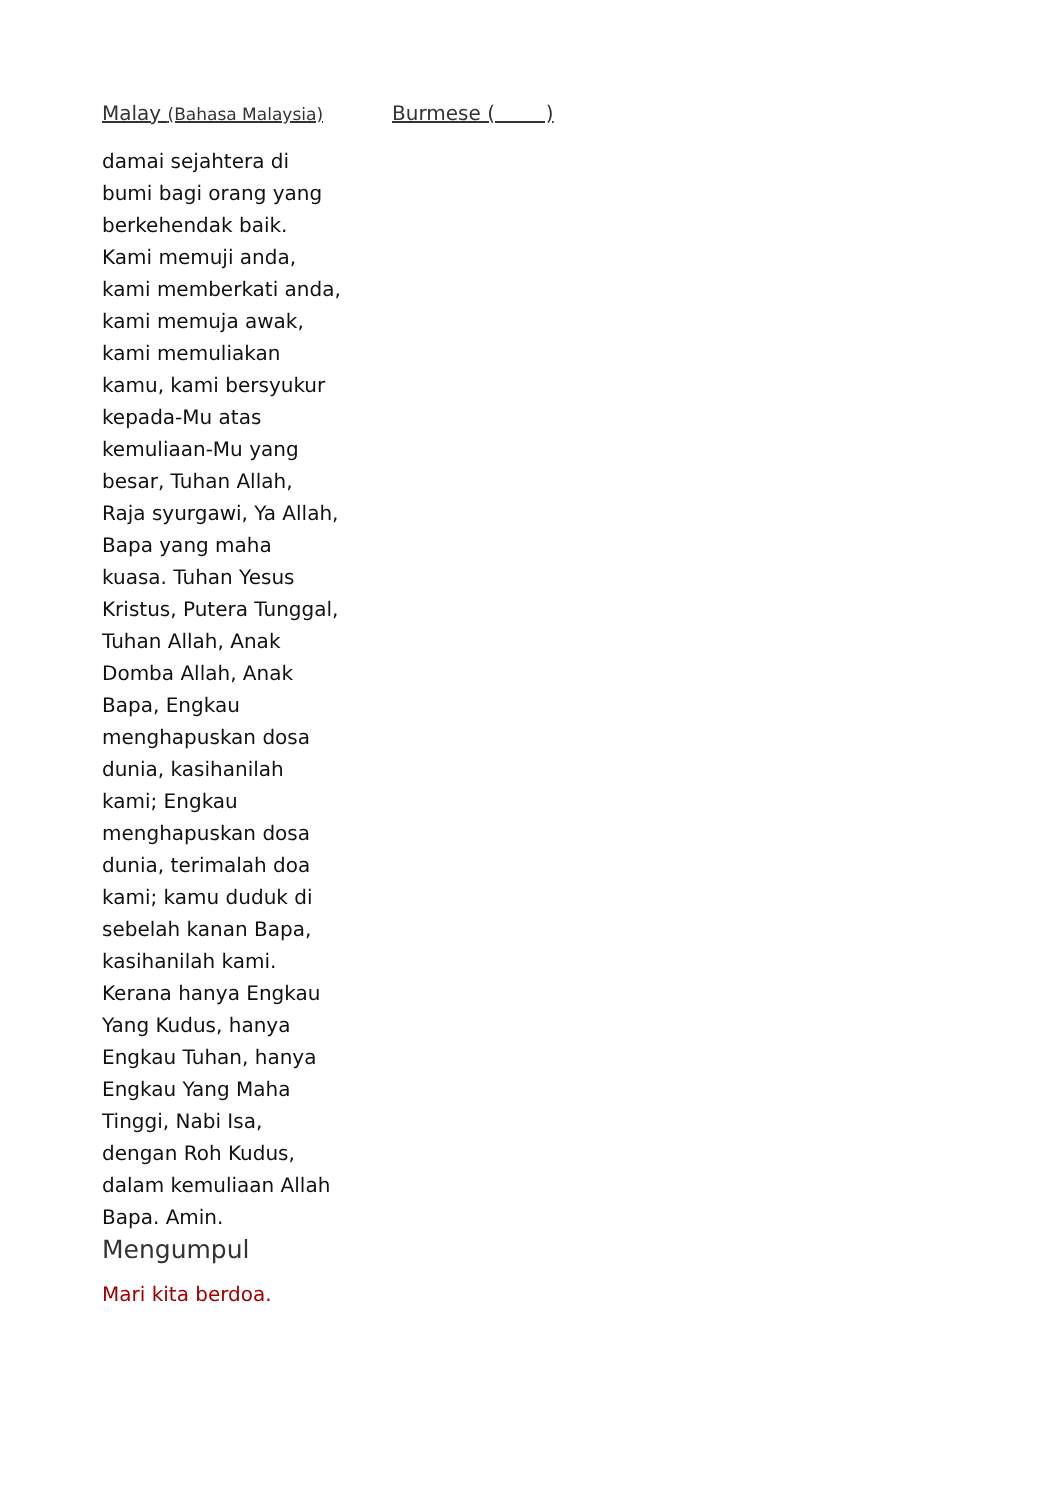Malay (Bahasa Malaysia)
damai sejahtera di bumi bagi orang yang berkehendak baik. Kami memuji anda, kami memberkati anda, kami memuja awak, kami memuliakan kamu, kami bersyukur kepada-Mu atas kemuliaan-Mu yang besar, Tuhan Allah, Raja syurgawi, Ya Allah, Bapa yang maha kuasa. Tuhan Yesus Kristus, Putera Tunggal, Tuhan Allah, Anak Domba Allah, Anak Bapa, Engkau menghapuskan dosa dunia, kasihanilah kami; Engkau menghapuskan dosa dunia, terimalah doa kami; kamu duduk di sebelah kanan Bapa, kasihanilah kami. Kerana hanya Engkau Yang Kudus, hanya Engkau Tuhan, hanya Engkau Yang Maha Tinggi, Nabi Isa, dengan Roh Kudus, dalam kemuliaan Allah Bapa. Amin.
Mengumpul
Mari kita berdoa.
Burmese ( )